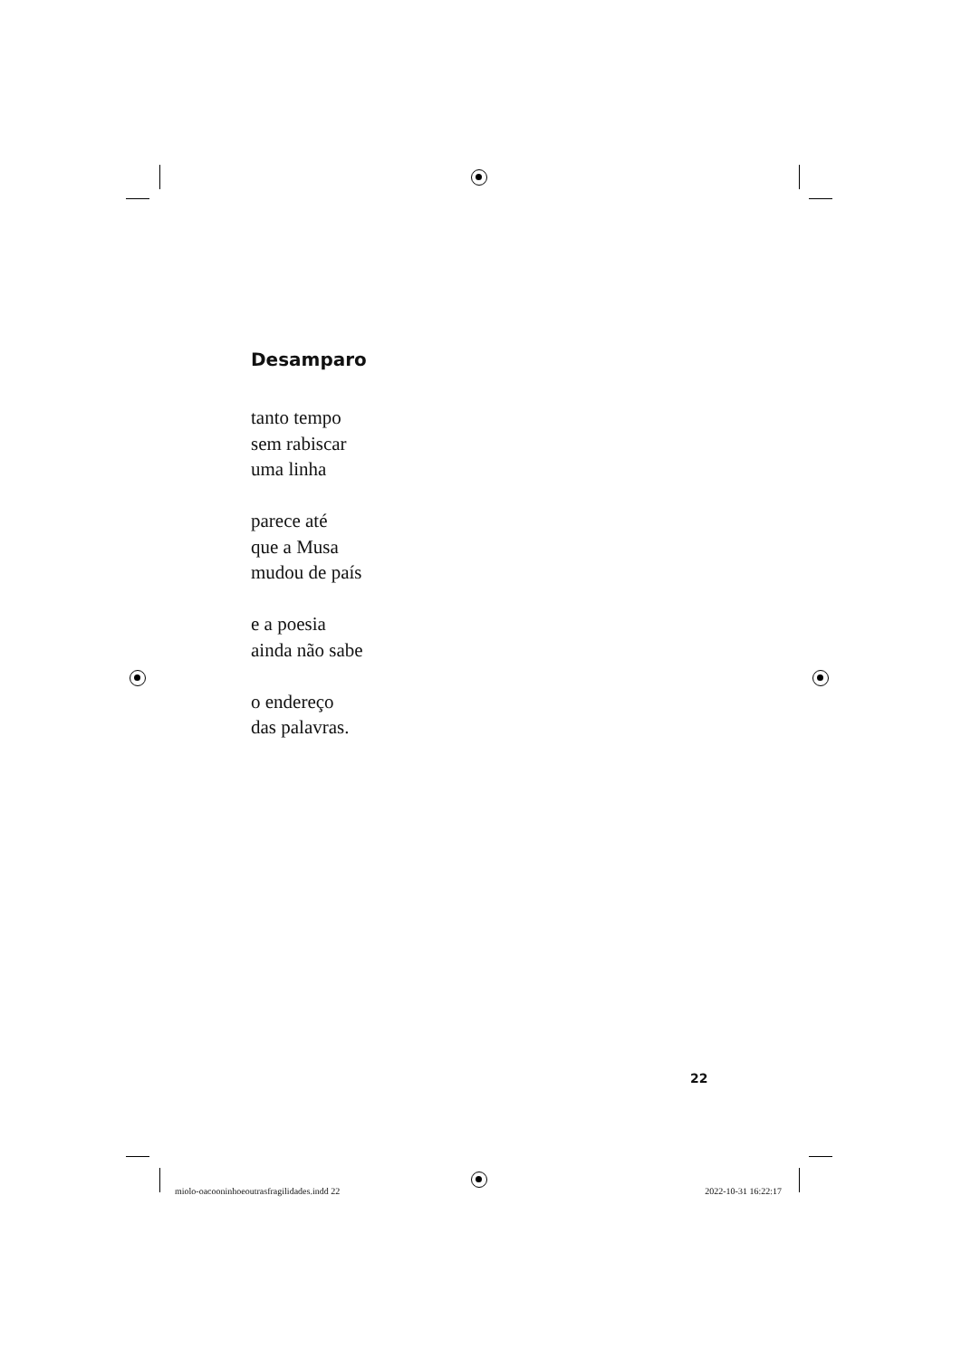Desamparo
tanto tempo
sem rabiscar
uma linha
parece até
que a Musa
mudou de país
e a poesia
ainda não sabe
o endereço
das palavras.
22
miolo-oacooninhoeoutrasfragilidades.indd 22 2022-10-31 16:22:17